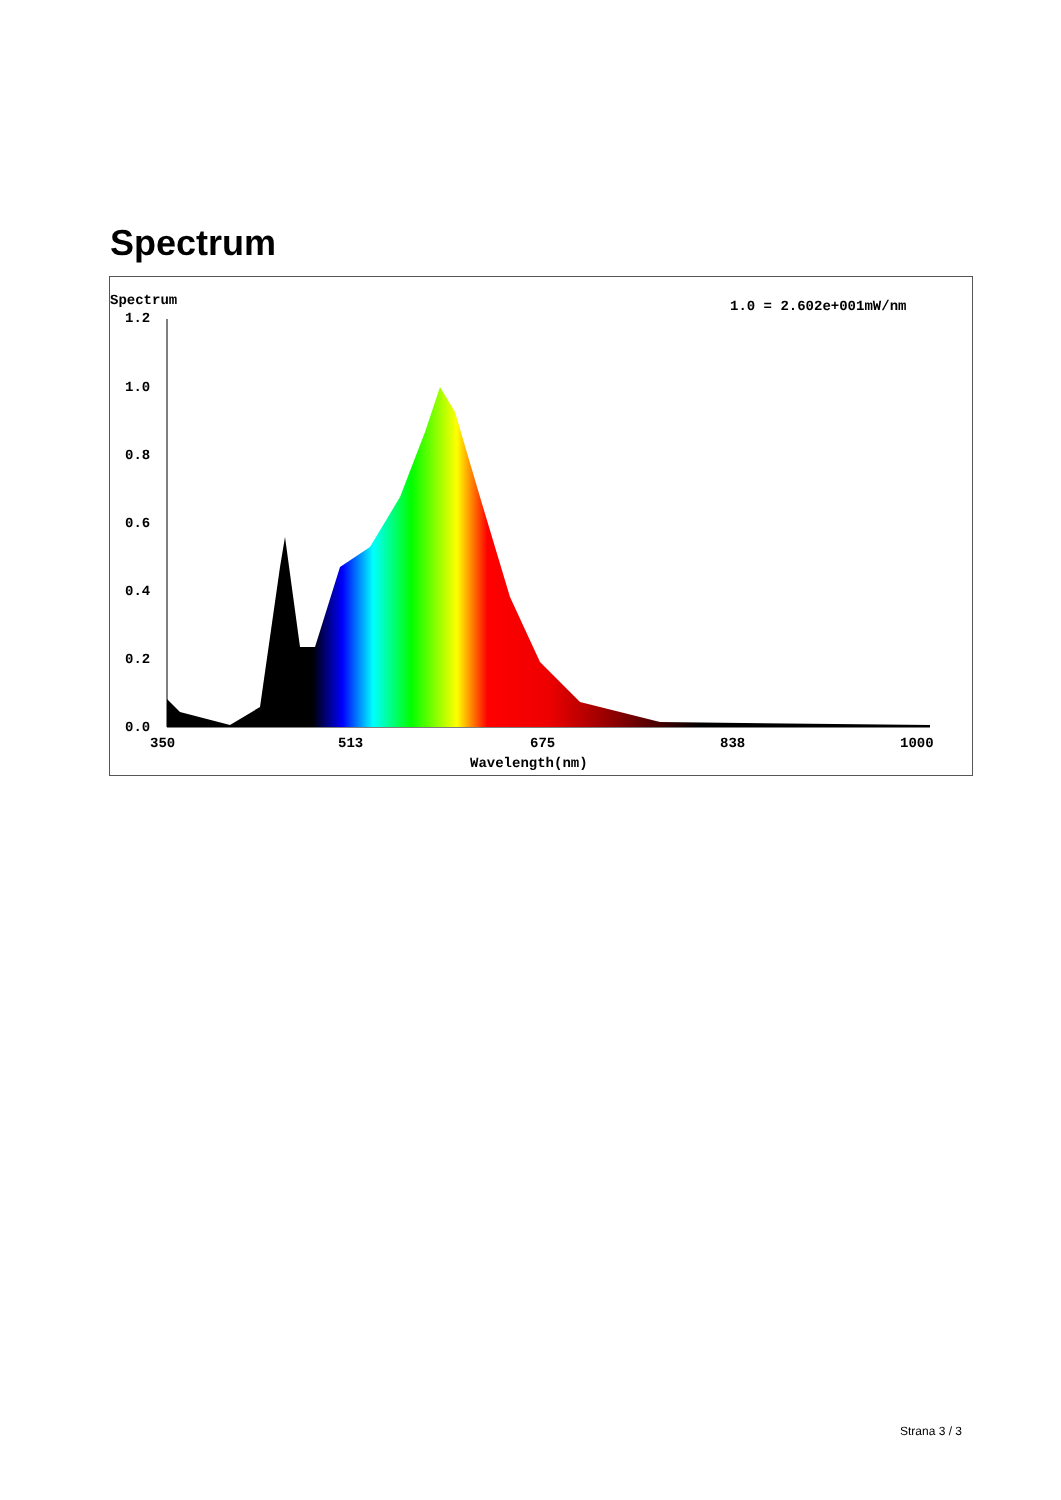Spectrum
Spectrum
1.0 = 2.602e+001mW/nm
1.2
1.0
0.8
0.6
0.4
0.2
0.0
350
513
675
838
1000
Wavelength(nm)
Strana 3 / 3